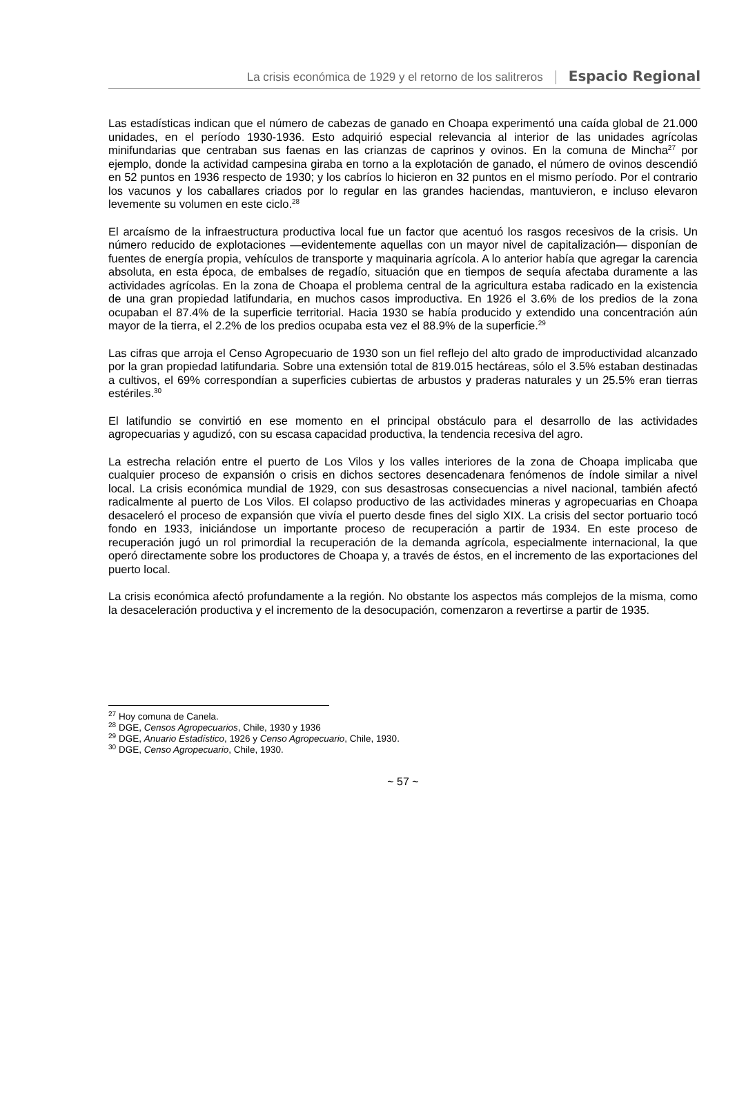La crisis económica de 1929 y el retorno de los salitreros Espacio Regional
Las estadísticas indican que el número de cabezas de ganado en Choapa experimentó una caída global de 21.000 unidades, en el período 1930-1936. Esto adquirió especial relevancia al interior de las unidades agrícolas minifundarias que centraban sus faenas en las crianzas de caprinos y ovinos. En la comuna de Mincha<sup>27</sup> por ejemplo, donde la actividad campesina giraba en torno a la explotación de ganado, el número de ovinos descendió en 52 puntos en 1936 respecto de 1930; y los cabríos lo hicieron en 32 puntos en el mismo período. Por el contrario los vacunos y los caballares criados por lo regular en las grandes haciendas, mantuvieron, e incluso elevaron levemente su volumen en este ciclo.<sup>28</sup>
El arcaísmo de la infraestructura productiva local fue un factor que acentuó los rasgos recesivos de la crisis. Un número reducido de explotaciones —evidentemente aquellas con un mayor nivel de capitalización— disponían de fuentes de energía propia, vehículos de transporte y maquinaria agrícola. A lo anterior había que agregar la carencia absoluta, en esta época, de embalses de regadío, situación que en tiempos de sequía afectaba duramente a las actividades agrícolas. En la zona de Choapa el problema central de la agricultura estaba radicado en la existencia de una gran propiedad latifundaria, en muchos casos improductiva. En 1926 el 3.6% de los predios de la zona ocupaban el 87.4% de la superficie territorial. Hacia 1930 se había producido y extendido una concentración aún mayor de la tierra, el 2.2% de los predios ocupaba esta vez el 88.9% de la superficie.<sup>29</sup>
Las cifras que arroja el Censo Agropecuario de 1930 son un fiel reflejo del alto grado de improductividad alcanzado por la gran propiedad latifundaria. Sobre una extensión total de 819.015 hectáreas, sólo el 3.5% estaban destinadas a cultivos, el 69% correspondían a superficies cubiertas de arbustos y praderas naturales y un 25.5% eran tierras estériles.<sup>30</sup>
El latifundio se convirtió en ese momento en el principal obstáculo para el desarrollo de las actividades agropecuarias y agudizó, con su escasa capacidad productiva, la tendencia recesiva del agro.
La estrecha relación entre el puerto de Los Vilos y los valles interiores de la zona de Choapa implicaba que cualquier proceso de expansión o crisis en dichos sectores desencadenara fenómenos de índole similar a nivel local. La crisis económica mundial de 1929, con sus desastrosas consecuencias a nivel nacional, también afectó radicalmente al puerto de Los Vilos. El colapso productivo de las actividades mineras y agropecuarias en Choapa desaceleró el proceso de expansión que vivía el puerto desde fines del siglo XIX. La crisis del sector portuario tocó fondo en 1933, iniciándose un importante proceso de recuperación a partir de 1934. En este proceso de recuperación jugó un rol primordial la recuperación de la demanda agrícola, especialmente internacional, la que operó directamente sobre los productores de Choapa y, a través de éstos, en el incremento de las exportaciones del puerto local.
La crisis económica afectó profundamente a la región. No obstante los aspectos más complejos de la misma, como la desaceleración productiva y el incremento de la desocupación, comenzaron a revertirse a partir de 1935.
<sup>27</sup> Hoy comuna de Canela.
<sup>28</sup> DGE, Censos Agropecuarios, Chile, 1930 y 1936
<sup>29</sup> DGE, Anuario Estadístico, 1926 y Censo Agropecuario, Chile, 1930.
<sup>30</sup> DGE, Censo Agropecuario, Chile, 1930.
~ 57 ~